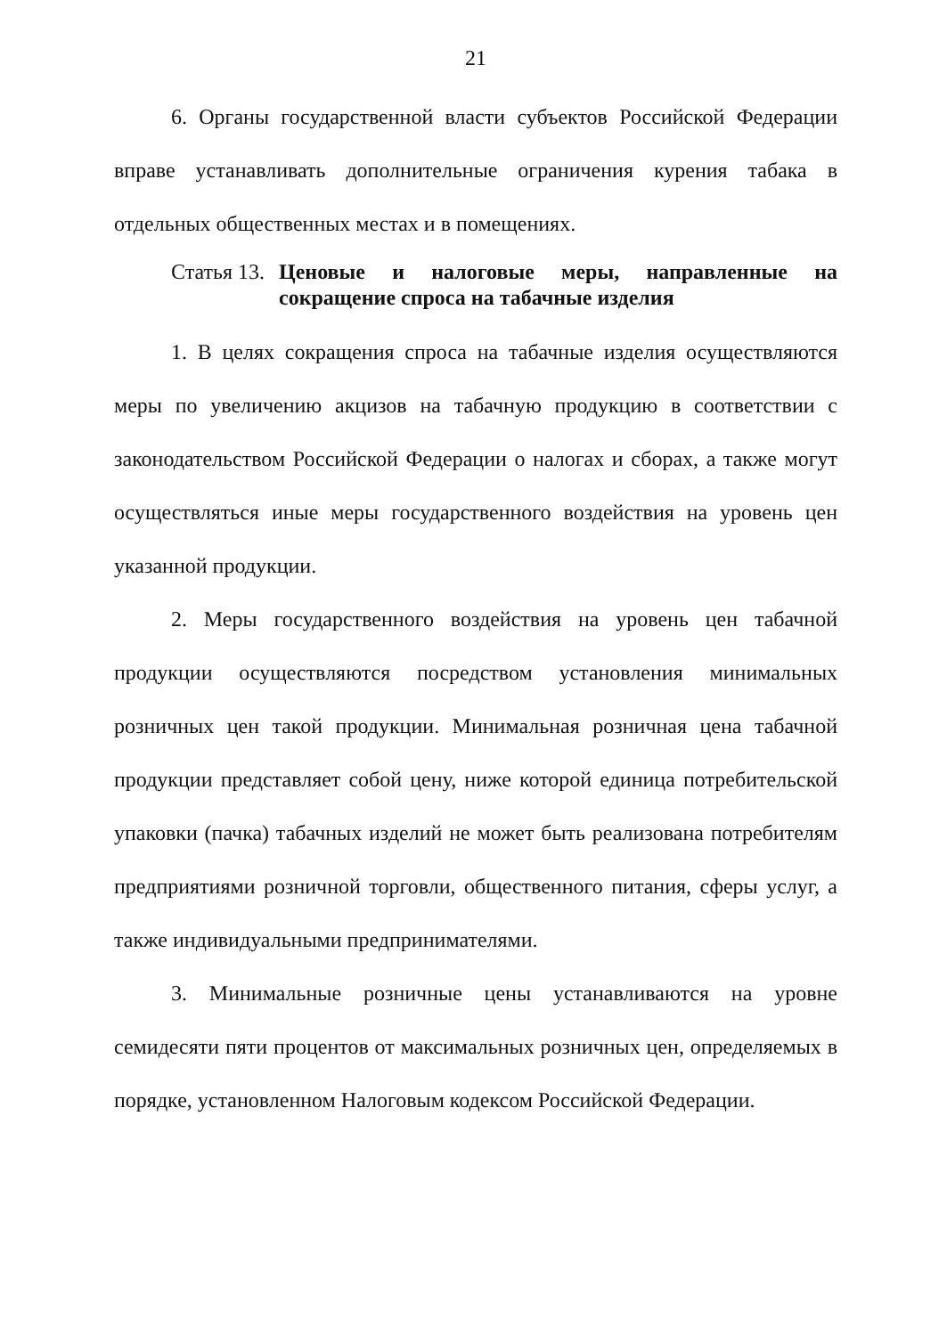21
6. Органы государственной власти субъектов Российской Федерации вправе устанавливать дополнительные ограничения курения табака в отдельных общественных местах и в помещениях.
Статья 13. Ценовые и налоговые меры, направленные на сокращение спроса на табачные изделия
1. В целях сокращения спроса на табачные изделия осуществляются меры по увеличению акцизов на табачную продукцию в соответствии с законодательством Российской Федерации о налогах и сборах, а также могут осуществляться иные меры государственного воздействия на уровень цен указанной продукции.
2. Меры государственного воздействия на уровень цен табачной продукции осуществляются посредством установления минимальных розничных цен такой продукции. Минимальная розничная цена табачной продукции представляет собой цену, ниже которой единица потребительской упаковки (пачка) табачных изделий не может быть реализована потребителям предприятиями розничной торговли, общественного питания, сферы услуг, а также индивидуальными предпринимателями.
3. Минимальные розничные цены устанавливаются на уровне семидесяти пяти процентов от максимальных розничных цен, определяемых в порядке, установленном Налоговым кодексом Российской Федерации.